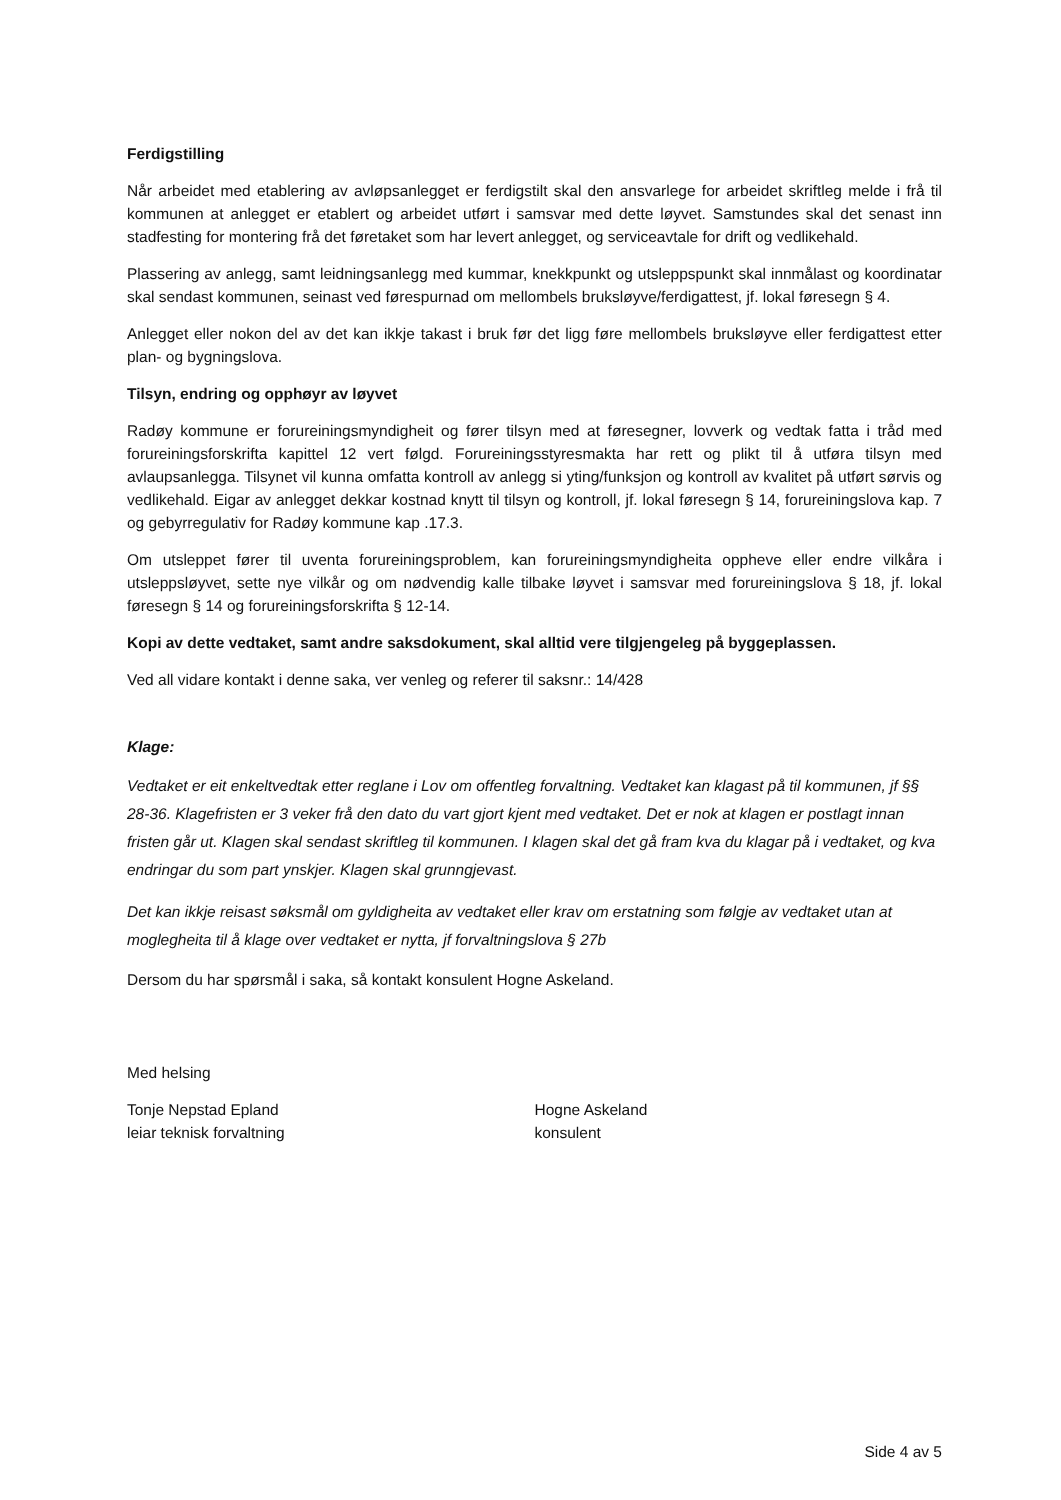Ferdigstilling
Når arbeidet med etablering av avløpsanlegget er ferdigstilt skal den ansvarlege for arbeidet skriftleg melde i frå til kommunen at anlegget er etablert og arbeidet utført i samsvar med dette løyvet. Samstundes skal det senast inn stadfesting for montering frå det føretaket som har levert anlegget, og serviceavtale for drift og vedlikehald.
Plassering av anlegg, samt leidningsanlegg med kummar, knekkpunkt og utsleppspunkt skal innmålast og koordinatar skal sendast kommunen, seinast ved førespurnad om mellombels bruksløyve/ferdigattest, jf. lokal føresegn § 4.
Anlegget eller nokon del av det kan ikkje takast i bruk før det ligg føre mellombels bruksløyve eller ferdigattest etter plan- og bygningslova.
Tilsyn, endring og opphøyr av løyvet
Radøy kommune er forureiningsmyndigheit og fører tilsyn med at føresegner, lovverk og vedtak fatta i tråd med forureiningsforskrifta kapittel 12 vert følgd. Forureiningsstyresmakta har rett og plikt til å utføra tilsyn med avlaupsanlegga. Tilsynet vil kunna omfatta kontroll av anlegg si yting/funksjon og kontroll av kvalitet på utført sørvis og vedlikehald. Eigar av anlegget dekkar kostnad knytt til tilsyn og kontroll, jf. lokal føresegn § 14, forureiningslova kap. 7 og gebyrregulativ for Radøy kommune kap .17.3.
Om utsleppet fører til uventa forureiningsproblem, kan forureiningsmyndigheita oppheve eller endre vilkåra i utsleppsløyvet, sette nye vilkår og om nødvendig kalle tilbake løyvet i samsvar med forureiningslova § 18, jf. lokal føresegn § 14 og forureiningsforskrifta § 12-14.
Kopi av dette vedtaket, samt andre saksdokument, skal alltid vere tilgjengeleg på byggeplassen.
Ved all vidare kontakt i denne saka, ver venleg og referer til saksnr.: 14/428
Klage:
Vedtaket er eit enkeltvedtak etter reglane i Lov om offentleg forvaltning. Vedtaket kan klagast på til kommunen, jf §§ 28-36. Klagefristen er 3 veker frå den dato du vart gjort kjent med vedtaket. Det er nok at klagen er postlagt innan fristen går ut. Klagen skal sendast skriftleg til kommunen. I klagen skal det gå fram kva du klagar på i vedtaket, og kva endringar du som part ynskjer. Klagen skal grunngjevast.
Det kan ikkje reisast søksmål om gyldigheita av vedtaket eller krav om erstatning som følgje av vedtaket utan at moglegheita til å klage over vedtaket er nytta, jf forvaltningslova § 27b
Dersom du har spørsmål i saka, så kontakt konsulent Hogne Askeland.
Med helsing
Tonje Nepstad Epland
leiar teknisk forvaltning
Hogne Askeland
konsulent
Side 4 av 5